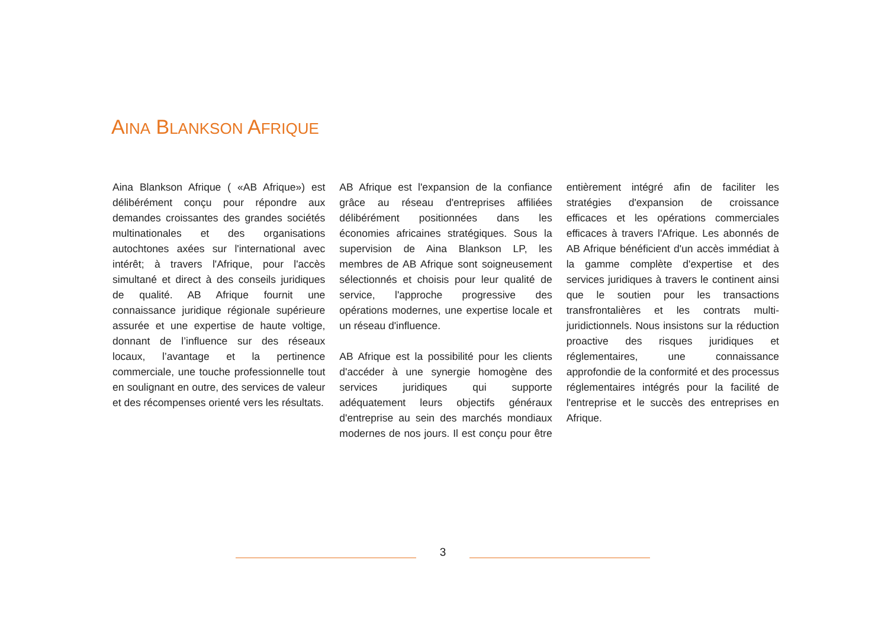AINA BLANKSON AFRIQUE
Aina Blankson Afrique ( «AB Afrique») est délibérément conçu pour répondre aux demandes croissantes des grandes sociétés multinationales et des organisations autochtones axées sur l'international avec intérêt; à travers l'Afrique, pour l'accès simultané et direct à des conseils juridiques de qualité. AB Afrique fournit une connaissance juridique régionale supérieure assurée et une expertise de haute voltige, donnant de l’influence sur des réseaux locaux, l’avantage et la pertinence commerciale, une touche professionnelle tout en soulignant en outre, des services de valeur et des récompenses orienté vers les résultats.
AB Afrique est l'expansion de la confiance grâce au réseau d'entreprises affiliées délibérément positionnées dans les économies africaines stratégiques. Sous la supervision de Aina Blankson LP, les membres de AB Afrique sont soigneusement sélectionnés et choisis pour leur qualité de service, l'approche progressive des opérations modernes, une expertise locale et un réseau d'influence.
AB Afrique est la possibilité pour les clients d'accéder à une synergie homogène des services juridiques qui supporte adéquatement leurs objectifs généraux d'entreprise au sein des marchés mondiaux modernes de nos jours. Il est conçu pour être entièrement intégré afin de faciliter les stratégies d'expansion de croissance efficaces et les opérations commerciales efficaces à travers l'Afrique. Les abonnés de AB Afrique bénéficient d'un accès immédiat à la gamme complète d'expertise et des services juridiques à travers le continent ainsi que le soutien pour les transactions transfrontalières et les contrats multi-juridictionnels. Nous insistons sur la réduction proactive des risques juridiques et réglementaires, une connaissance approfondie de la conformité et des processus réglementaires intégrés pour la facilité de l'entreprise et le succès des entreprises en Afrique.
3